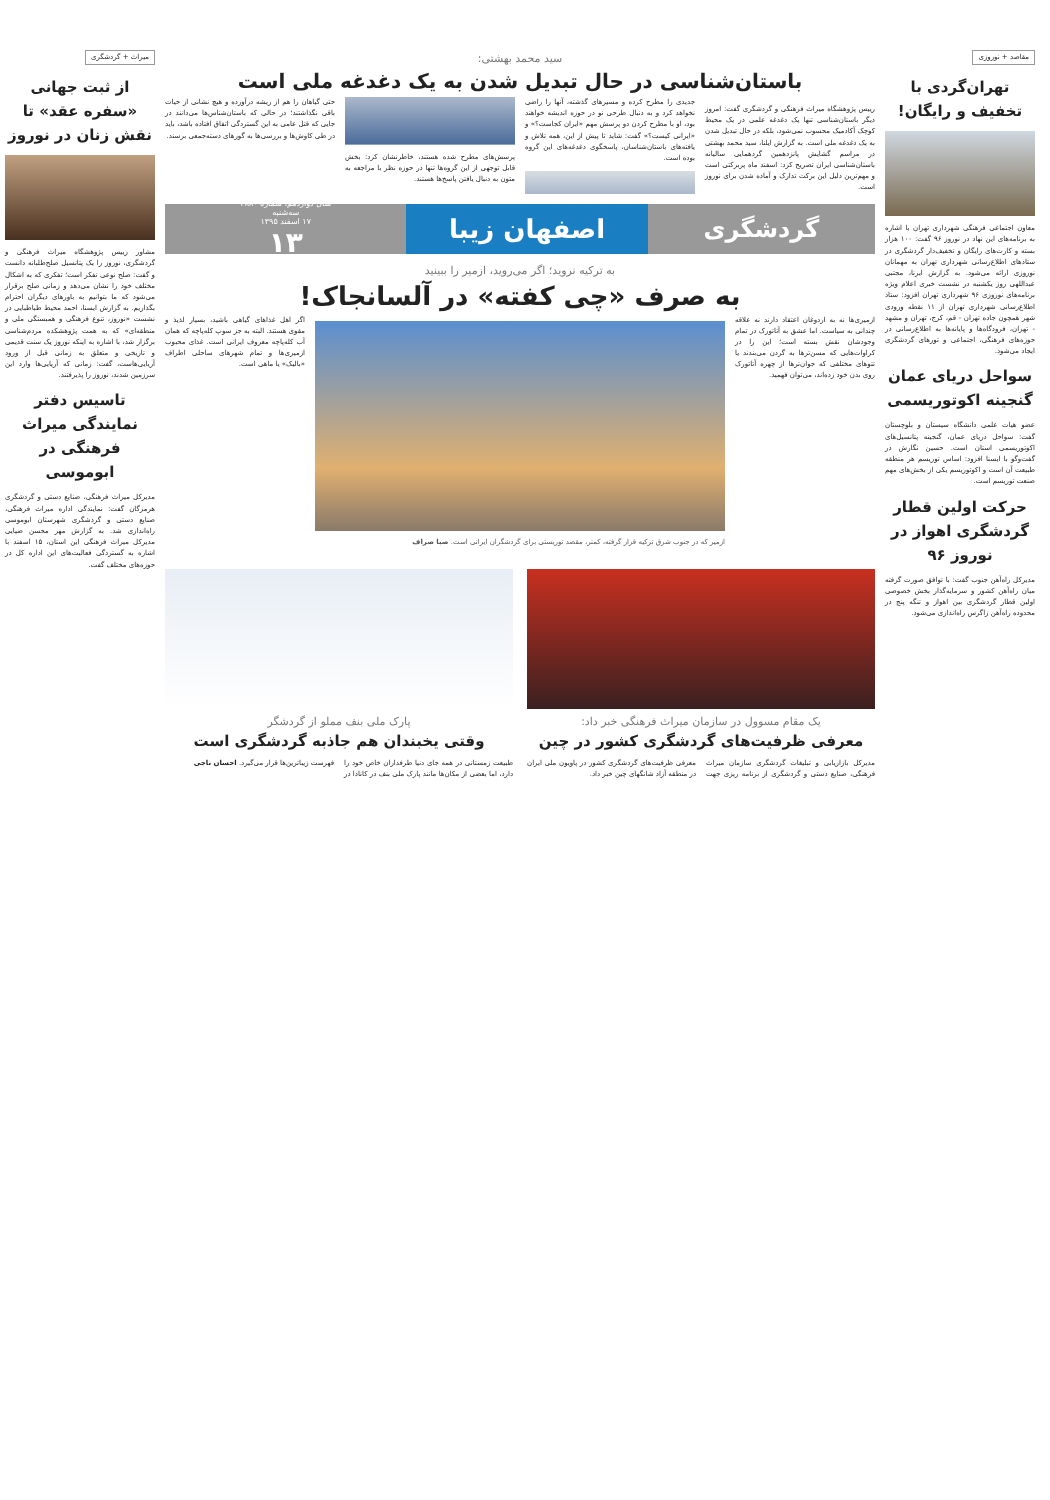مقاصد + نوروزی
تهران‌گردی با تخفیف و رایگان!
معاون اجتماعی فرهنگی شهرداری تهران با اشاره به برنامه‌های این نهاد در نوروز ۹۶ گفت: ۱۰۰ هزار بسته و کارت‌های رایگان و تخفیف‌دار گردشگری در ستادهای اطلاع‌رسانی شهرداری تهران به مهمانان نوروزی ارائه می‌شود. به گزارش ایرنا، مجتبی عبداللهی روز یکشنبه در نشست خبری اعلام ویژه برنامه‌های نوروزی ۹۶ شهرداری تهران افزود: ستاد اطلاع‌رسانی شهرداری تهران از ۱۱ نقطه ورودی شهر همچون جاده تهران - قم، کرج، تهران و مشهد - تهران، فرودگاه‌ها و پایانه‌ها به اطلاع‌رسانی در حوزه‌های فرهنگی، اجتماعی و تورهای گردشگری ایجاد می‌شود.
سواحل دریای عمان گنجینه اکوتوریسمی
عضو هیات علمی دانشگاه سیستان و بلوچستان گفت: سواحل دریای عمان، گنجینه پتانسیل‌های اکوتوریسمی استان است. حسین نگارش در گفت‌وگو با ایسنا افزود: اساس توریسم هر منطقه طبیعت آن است و اکوتوریسم یکی از بخش‌های مهم صنعت توریسم است.
حرکت اولین قطار گردشگری اهواز در نوروز ۹۶
مدیرکل راه‌آهن جنوب گفت: با توافق صورت گرفته میان راه‌آهن کشور و سرمایه‌گذار بخش خصوصی اولین قطار گردشگری بین اهواز و تنگه پنج در محدوده راه‌آهن زاگرس راه‌اندازی می‌شود.
سید محمد بهشتی:
باستان‌شناسی در حال تبدیل شدن به یک دغدغه ملی است
رییس پژوهشگاه میراث فرهنگی و گردشگری گفت: امروز دیگر باستان‌شناسی تنها یک دغدغه علمی در یک محیط کوچک آکادمیک محسوب نمی‌شود، بلکه در حال تبدیل شدن به یک دغدغه ملی است. به گزارش ایلنا، سید محمد بهشتی در مراسم گشایش پانزدهمین گردهمایی سالیانه باستان‌شناسی ایران تصریح کرد: اسفند ماه پربرکتی است و مهم‌ترین دلیل این برکت تدارک و آماده شدن برای نوروز است.
جدیدی را مطرح کرده و مسیرهای گذشته، آنها را راضی نخواهد کرد و به دنبال طرحی نو در حوزه اندیشه خواهند بود، او با مطرح کردن دو پرسش مهم «ایران کجاست؟» و «ایرانی کیست؟» گفت: شاید تا پیش از این، همه تلاش و یافته‌های باستان‌شناسان، پاسخگوی دغدغه‌های این گروه بوده است.
پرسش‌های مطرح شده هستند، خاطرنشان کرد: بخش قابل توجهی از این گروه‌ها تنها در حوزه نظر با مراجعه به متون به دنبال یافتن پاسخ‌ها هستند.
حتی گیاهان را هم از ریشه درآورده و هیچ نشانی از حیات باقی نگذاشتند؛ در حالی که باستان‌شناس‌ها می‌دانند در جایی که قتل عامی به این گستردگی اتفاق افتاده باشد، باید در طی کاوش‌ها و بررسی‌ها به گورهای دسته‌جمعی برسند.
گردشگری اصفهان زیبا
سال دوازدهم، شماره ۲۸۸۰
سه‌شنبه
۱۷ اسفند ۱۳۹۵
۱۳
به ترکیه نروید؛ اگر می‌روید، ازمیر را ببینید
به صرف «چی کفته» در آلسانجاک!
ازمیری‌ها نه به اردوغان اعتقاد دارند نه علاقه چندانی به سیاست. اما عشق به آتاتورک در تمام وجودشان نقش بسته است؛ این را در کراوات‌هایی که مسن‌ترها به گردن می‌بندند یا تتوهای مختلفی که جوان‌ترها از چهره آتاتورک روی بدن خود زده‌اند، می‌توان فهمید.
ازمیر که در جنوب شرق ترکیه قرار گرفته، کمتر، مقصد توریستی برای گردشگران ایرانی است. صبا صراف
اگر اهل غذاهای گیاهی باشید، بسیار لذیذ و مقوی هستند. البته به جز سوپ کله‌پاچه که همان آب کله‌پاچه معروف ایرانی است. غذای محبوب ازمیری‌ها و تمام شهرهای ساحلی اطراف «بالیک» یا ماهی است.
یک مقام مسوول در سازمان میراث فرهنگی خبر داد:
معرفی ظرفیت‌های گردشگری کشور در چین
مدیرکل بازاریابی و تبلیغات گردشگری سازمان میراث فرهنگی، صنایع دستی و گردشگری از برنامه ریزی جهت معرفی ظرفیت‌های گردشگری کشور در پاویون ملی ایران در منطقه آزاد شانگهای چین خبر داد.
پارک ملی بنف مملو از گردشگر
وقتی یخبندان هم جاذبه گردشگری است
طبیعت زمستانی در همه جای دنیا طرفداران خاص خود را دارد، اما بعضی از مکان‌ها مانند پارک ملی بنف در کانادا در فهرست زیباترین‌ها قرار می‌گیرد. احسان ناجی
میراث + گردشگری
از ثبت جهانی «سفره عقد» تا نقش زنان در نوروز
مشاور رییس پژوهشگاه میراث فرهنگی و گردشگری، نوروز را یک پتانسیل صلح‌طلبانه دانست و گفت: صلح نوعی تفکر است؛ تفکری که به اشکال مختلف خود را نشان می‌دهد و زمانی صلح برقرار می‌شود که ما بتوانیم به باورهای دیگران احترام بگذاریم. به گزارش ایسنا، احمد محیط طباطبایی در نشست «نوروز، تنوع فرهنگی و همبستگی ملی و منطقه‌ای» که به همت پژوهشکده مردم‌شناسی برگزار شد، با اشاره به اینکه نوروز یک سنت قدیمی و تاریخی و متعلق به زمانی قبل از ورود آریایی‌هاست، گفت: زمانی که آریایی‌ها وارد این سرزمین شدند، نوروز را پذیرفتند.
تاسیس دفتر نمایندگی میراث فرهنگی در ابوموسی
مدیرکل میراث فرهنگی، صنایع دستی و گردشگری هرمزگان گفت: نمایندگی اداره میراث فرهنگی، صنایع دستی و گردشگری شهرستان ابوموسی راه‌اندازی شد. به گزارش مهر محسن ضیایی مدیرکل میراث فرهنگی این استان، ۱۵ اسفند با اشاره به گستردگی فعالیت‌های این اداره کل در حوزه‌های مختلف گفت.